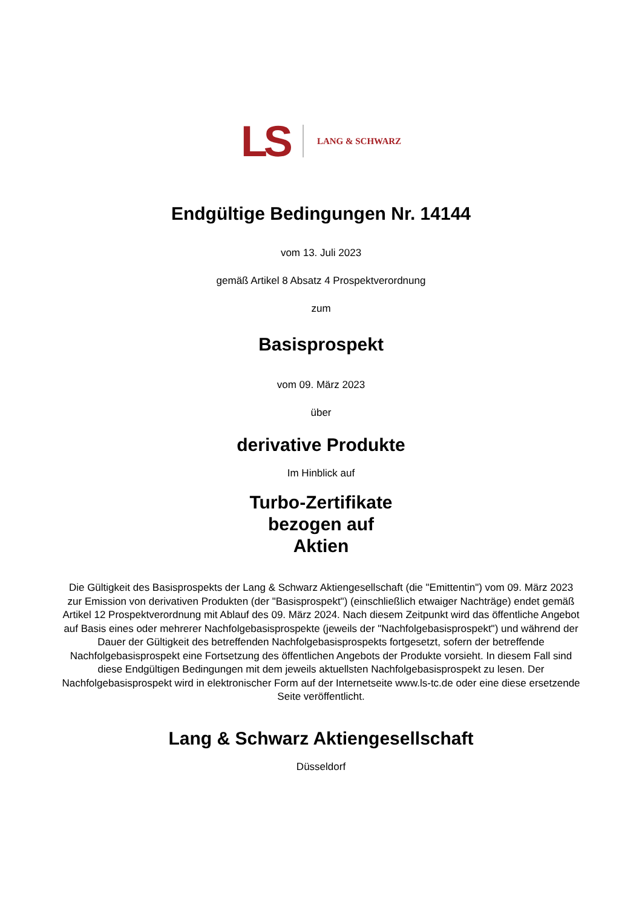LS
LANG & SCHWARZ
Endgültige Bedingungen Nr. 14144
vom 13. Juli 2023
gemäß Artikel 8 Absatz 4 Prospektverordnung
zum
Basisprospekt
vom 09. März 2023
über
derivative Produkte
Im Hinblick auf
Turbo-Zertifikate
bezogen auf
Aktien
Die Gültigkeit des Basisprospekts der Lang & Schwarz Aktiengesellschaft (die "Emittentin") vom 09. März 2023 zur Emission von derivativen Produkten (der "Basisprospekt") (einschließlich etwaiger Nachträge) endet gemäß Artikel 12 Prospektverordnung mit Ablauf des 09. März 2024. Nach diesem Zeitpunkt wird das öffentliche Angebot auf Basis eines oder mehrerer Nachfolgebasisprospekte (jeweils der "Nachfolgebasisprospekt") und während der Dauer der Gültigkeit des betreffenden Nachfolgebasisprospekts fortgesetzt, sofern der betreffende Nachfolgebasisprospekt eine Fortsetzung des öffentlichen Angebots der Produkte vorsieht. In diesem Fall sind diese Endgültigen Bedingungen mit dem jeweils aktuellsten Nachfolgebasisprospekt zu lesen. Der Nachfolgebasisprospekt wird in elektronischer Form auf der Internetseite www.ls-tc.de oder eine diese ersetzende Seite veröffentlicht.
Lang & Schwarz Aktiengesellschaft
Düsseldorf